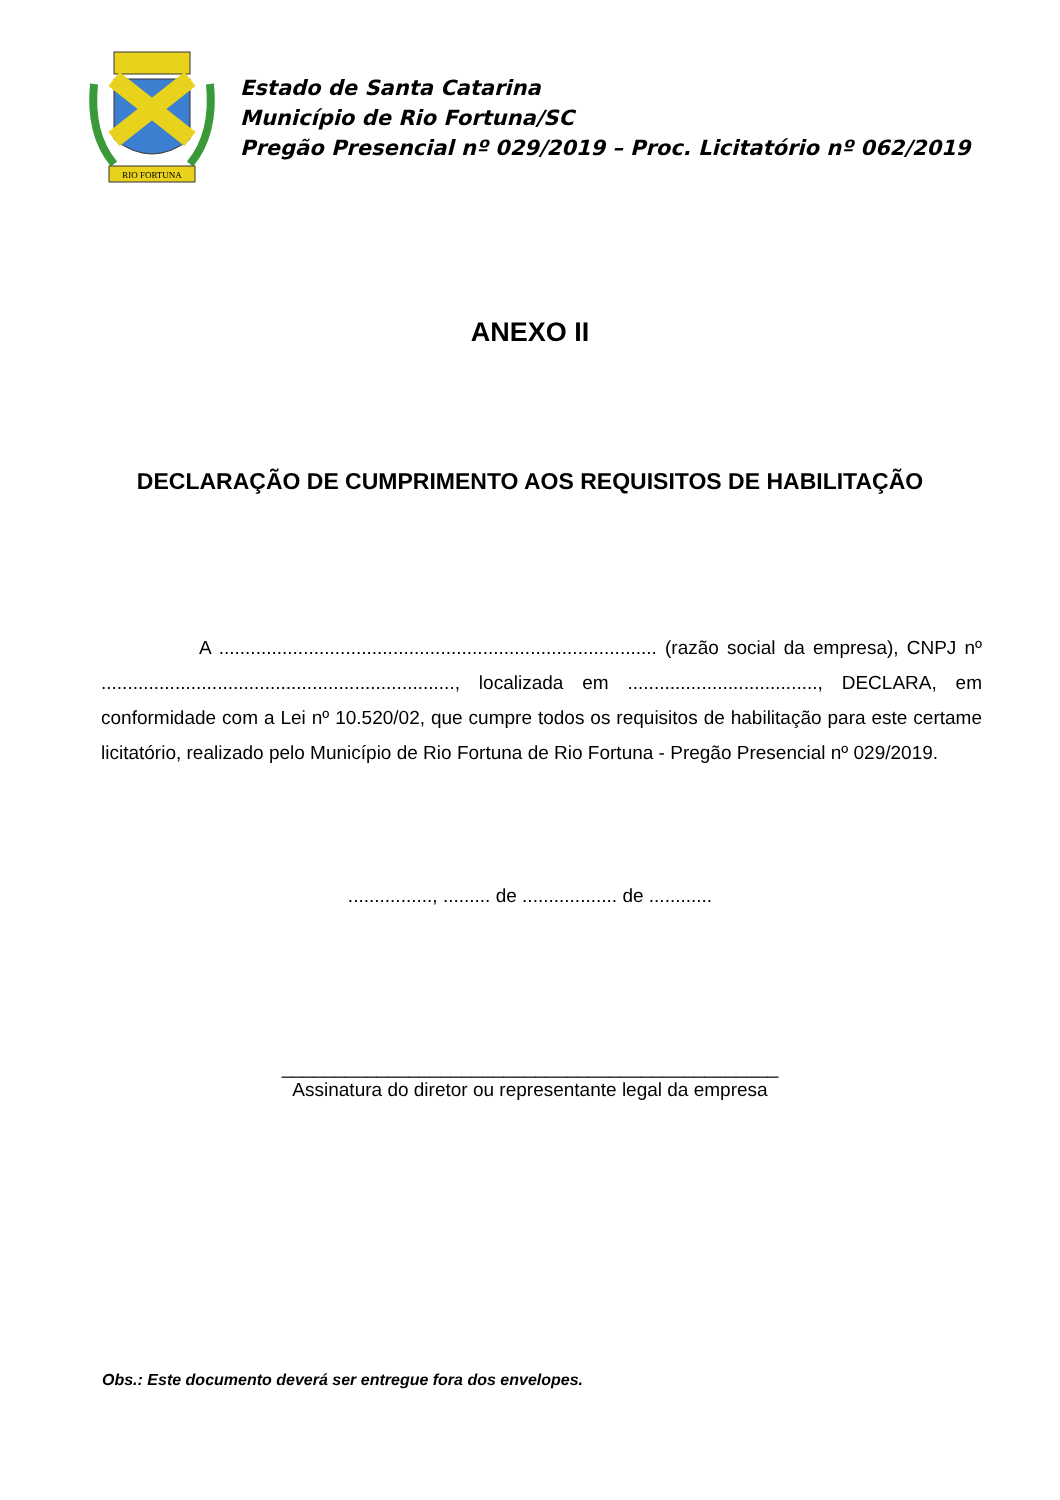RIO FORTUNA
Estado de Santa Catarina
Município de Rio Fortuna/SC
Pregão Presencial nº 029/2019 – Proc. Licitatório nº 062/2019
ANEXO II
DECLARAÇÃO DE CUMPRIMENTO AOS REQUISITOS DE HABILITAÇÃO
A ................................................................................... (razão social da empresa), CNPJ nº ..................................................................., localizada em ...................................., DECLARA, em conformidade com a Lei nº 10.520/02, que cumpre todos os requisitos de habilitação para este certame licitatório, realizado pelo Município de Rio Fortuna de Rio Fortuna - Pregão Presencial nº 029/2019.
................, ......... de .................. de ............
_______________________________________________
Assinatura do diretor ou representante legal da empresa
Obs.: Este documento deverá ser entregue fora dos envelopes.